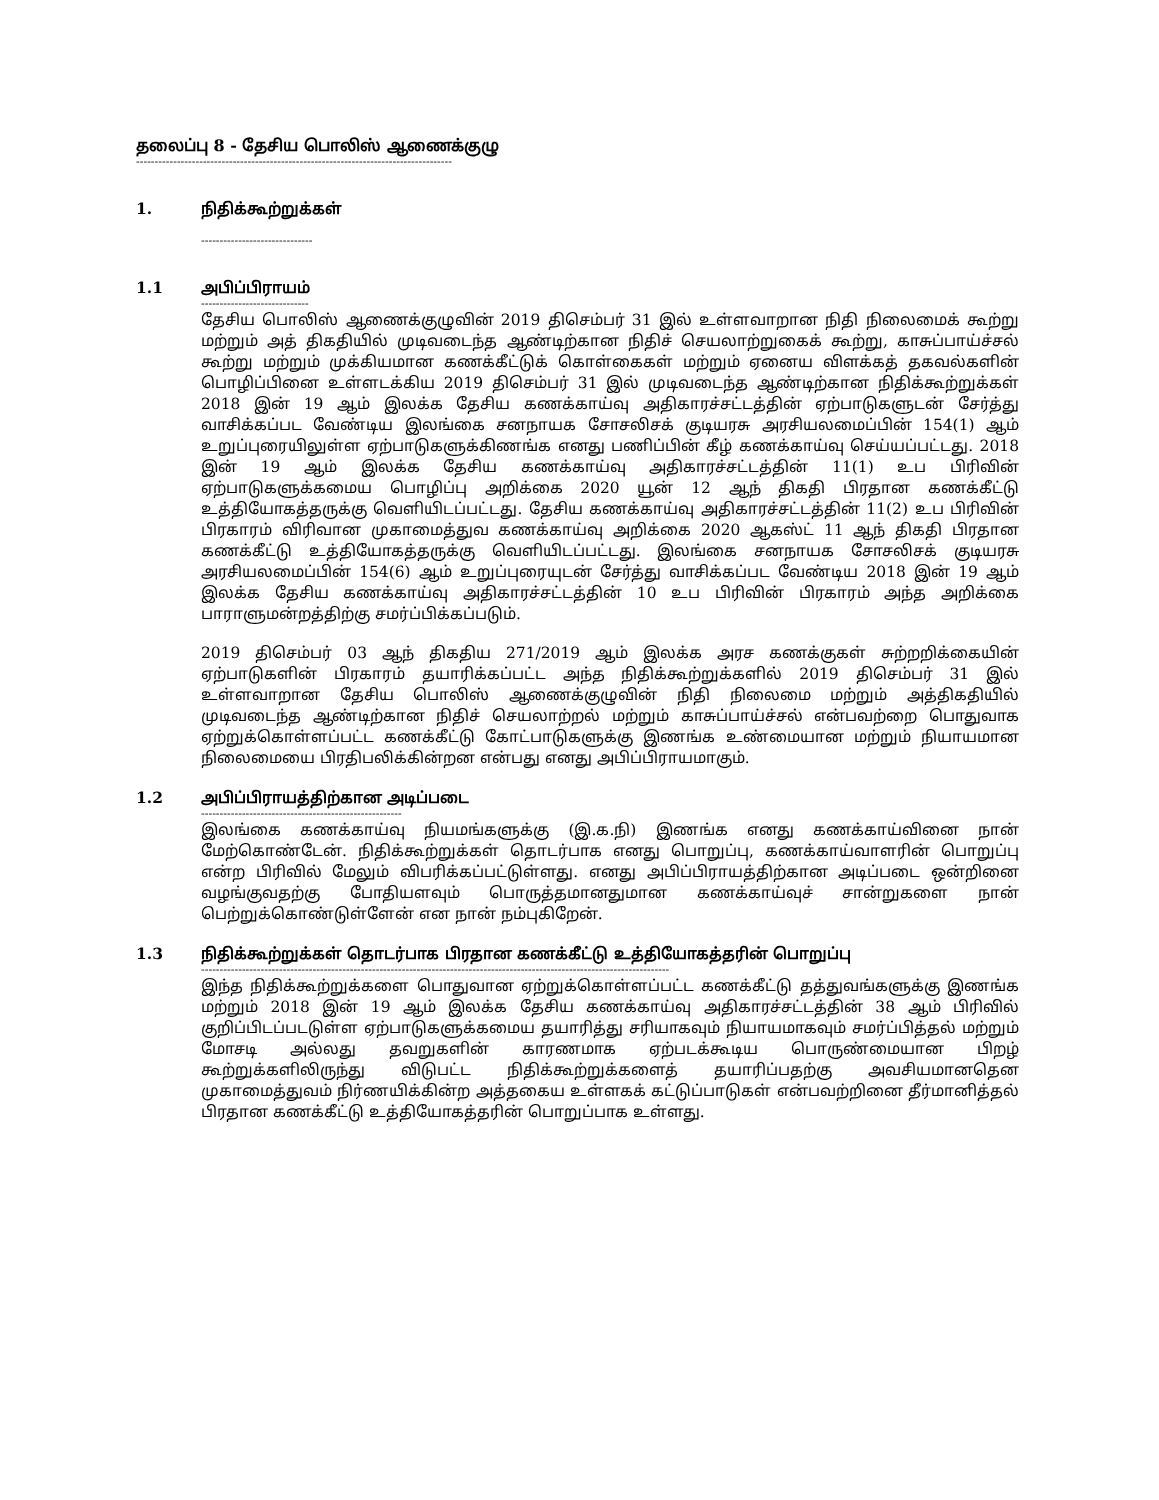தலைப்பு 8 - தேசிய பொலிஸ் ஆணைக்குழு
-------------------------------------------------------------------------------------
1. நிதிக்கூற்றுக்கள்
------------------------------
1.1 அபிப்பிராயம்
-----------------------------
தேசிய பொலிஸ் ஆணைக்குழுவின் 2019 திசெம்பர் 31 இல் உள்ளவாறான நிதி நிலைமைக் கூற்று மற்றும் அத் திகதியில் முடிவடைந்த ஆண்டிற்கான நிதிச் செயலாற்றுகைக் கூற்று, காசுப்பாய்ச்சல் கூற்று மற்றும் முக்கியமான கணக்கீட்டுக் கொள்கைகள் மற்றும் ஏனைய விளக்கத் தகவல்களின் பொழிப்பினை உள்ளடக்கிய 2019 திசெம்பர் 31 இல் முடிவடைந்த ஆண்டிற்கான நிதிக்கூற்றுக்கள் 2018 இன் 19 ஆம் இலக்க தேசிய கணக்காய்வு அதிகாரச்சட்டத்தின் ஏற்பாடுகளுடன் சேர்த்து வாசிக்கப்பட வேண்டிய இலங்கை சனநாயக சோசலிசக் குடியரசு அரசியலமைப்பின் 154(1) ஆம் உறுப்புரையிலுள்ள ஏற்பாடுகளுக்கிணங்க எனது பணிப்பின் கீழ் கணக்காய்வு செய்யப்பட்டது. 2018 இன் 19 ஆம் இலக்க தேசிய கணக்காய்வு அதிகாரச்சட்டத்தின் 11(1) உப பிரிவின் ஏற்பாடுகளுக்கமைய பொழிப்பு அறிக்கை 2020 யூன் 12 ஆந் திகதி பிரதான கணக்கீட்டு உத்தியோகத்தருக்கு வெளியிடப்பட்டது. தேசிய கணக்காய்வு அதிகாரச்சட்டத்தின் 11(2) உப பிரிவின் பிரகாரம் விரிவான முகாமைத்துவ கணக்காய்வு அறிக்கை 2020 ஆகஸ்ட் 11 ஆந் திகதி பிரதான கணக்கீட்டு உத்தியோகத்தருக்கு வெளியிடப்பட்டது. இலங்கை சனநாயக சோசலிசக் குடியரசு அரசியலமைப்பின் 154(6) ஆம் உறுப்புரையுடன் சேர்த்து வாசிக்கப்பட வேண்டிய 2018 இன் 19 ஆம் இலக்க தேசிய கணக்காய்வு அதிகாரச்சட்டத்தின் 10 உப பிரிவின் பிரகாரம் அந்த அறிக்கை பாராளுமன்றத்திற்கு சமர்ப்பிக்கப்படும்.
2019 திசெம்பர் 03 ஆந் திகதிய 271/2019 ஆம் இலக்க அரச கணக்குகள் சுற்றறிக்கையின் ஏற்பாடுகளின் பிரகாரம் தயாரிக்கப்பட்ட அந்த நிதிக்கூற்றுக்களில் 2019 திசெம்பர் 31 இல் உள்ளவாறான தேசிய பொலிஸ் ஆணைக்குழுவின் நிதி நிலைமை மற்றும் அத்திகதியில் முடிவடைந்த ஆண்டிற்கான நிதிச் செயலாற்றல் மற்றும் காசுப்பாய்ச்சல் என்பவற்றை பொதுவாக ஏற்றுக்கொள்ளப்பட்ட கணக்கீட்டு கோட்பாடுகளுக்கு இணங்க உண்மையான மற்றும் நியாயமான நிலைமையை பிரதிபலிக்கின்றன என்பது எனது அபிப்பிராயமாகும்.
1.2 அபிப்பிராயத்திற்கான அடிப்படை
------------------------------------------------------
இலங்கை கணக்காய்வு நியமங்களுக்கு (இ.க.நி) இணங்க எனது கணக்காய்வினை நான் மேற்கொண்டேன். நிதிக்கூற்றுக்கள் தொடர்பாக எனது பொறுப்பு, கணக்காய்வாளரின் பொறுப்பு என்ற பிரிவில் மேலும் விபரிக்கப்பட்டுள்ளது. எனது அபிப்பிராயத்திற்கான அடிப்படை ஒன்றினை வழங்குவதற்கு போதியளவும் பொருத்தமானதுமான கணக்காய்வுச் சான்றுகளை நான் பெற்றுக்கொண்டுள்ளேன் என நான் நம்புகிறேன்.
1.3 நிதிக்கூற்றுக்கள் தொடர்பாக பிரதான கணக்கீட்டு உத்தியோகத்தரின் பொறுப்பு
------------------------------------------------------------------------------------------------------------------------------
இந்த நிதிக்கூற்றுக்களை பொதுவான ஏற்றுக்கொள்ளப்பட்ட கணக்கீட்டு தத்துவங்களுக்கு இணங்க மற்றும் 2018 இன் 19 ஆம் இலக்க தேசிய கணக்காய்வு அதிகாரச்சட்டத்தின் 38 ஆம் பிரிவில் குறிப்பிடப்படடுள்ள ஏற்பாடுகளுக்கமைய தயாரித்து சரியாகவும் நியாயமாகவும் சமர்ப்பித்தல் மற்றும் மோசடி அல்லது தவறுகளின் காரணமாக ஏற்படக்கூடிய பொருண்மையான பிறழ் கூற்றுக்களிலிருந்து விடுபட்ட நிதிக்கூற்றுக்களைத் தயாரிப்பதற்கு அவசியமானதென முகாமைத்துவம் நிர்ணயிக்கின்ற அத்தகைய உள்ளகக் கட்டுப்பாடுகள் என்பவற்றினை தீர்மானித்தல் பிரதான கணக்கீட்டு உத்தியோகத்தரின் பொறுப்பாக உள்ளது.